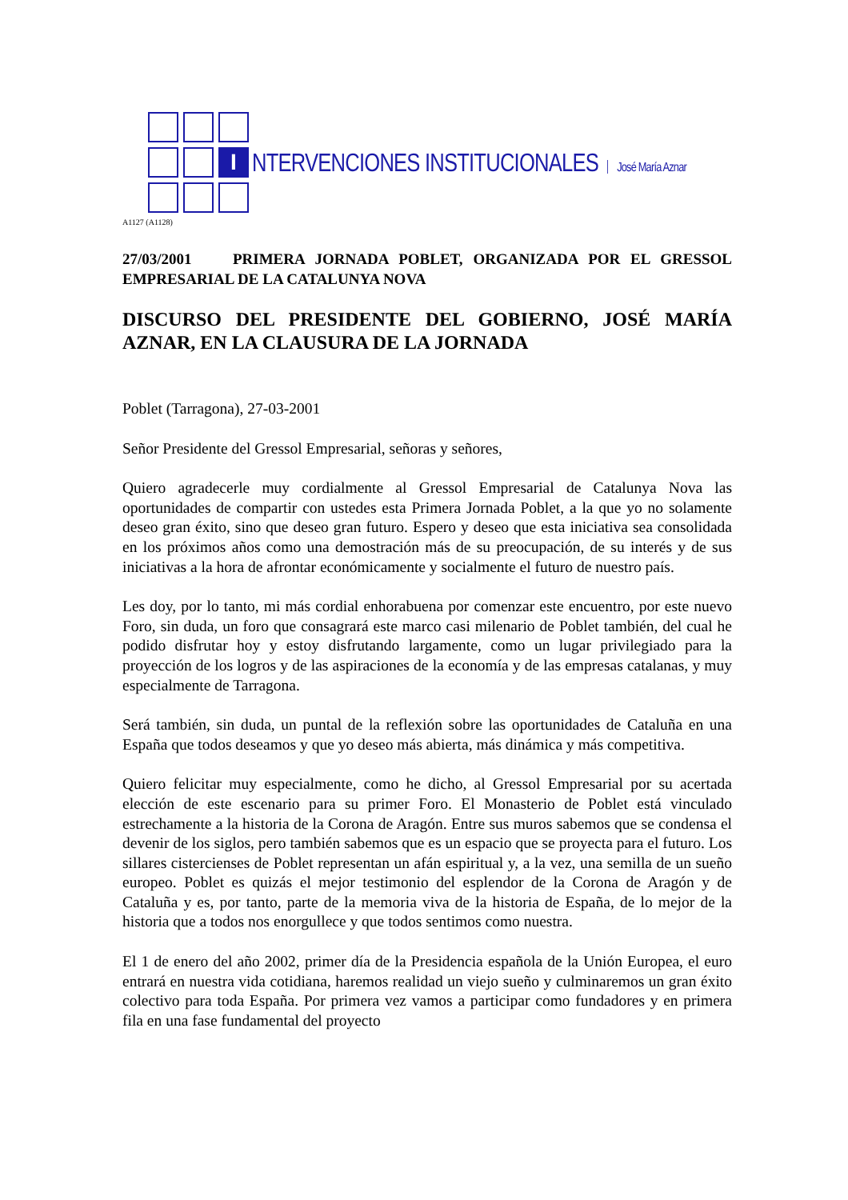I
NTERVENCIONES INSTITUCIONALES José María Aznar
A1127 (A1128)
27/03/2001 PRIMERA JORNADA POBLET, ORGANIZADA POR EL GRESSOL EMPRESARIAL DE LA CATALUNYA NOVA
DISCURSO DEL PRESIDENTE DEL GOBIERNO, JOSÉ MARÍA AZNAR, EN LA CLAUSURA DE LA JORNADA
Poblet (Tarragona), 27-03-2001
Señor Presidente del Gressol Empresarial, señoras y señores,
Quiero agradecerle muy cordialmente al Gressol Empresarial de Catalunya Nova las oportunidades de compartir con ustedes esta Primera Jornada Poblet, a la que yo no solamente deseo gran éxito, sino que deseo gran futuro. Espero y deseo que esta iniciativa sea consolidada en los próximos años como una demostración más de su preocupación, de su interés y de sus iniciativas a la hora de afrontar económicamente y socialmente el futuro de nuestro país.
Les doy, por lo tanto, mi más cordial enhorabuena por comenzar este encuentro, por este nuevo Foro, sin duda, un foro que consagrará este marco casi milenario de Poblet también, del cual he podido disfrutar hoy y estoy disfrutando largamente, como un lugar privilegiado para la proyección de los logros y de las aspiraciones de la economía y de las empresas catalanas, y muy especialmente de Tarragona.
Será también, sin duda, un puntal de la reflexión sobre las oportunidades de Cataluña en una España que todos deseamos y que yo deseo más abierta, más dinámica y más competitiva.
Quiero felicitar muy especialmente, como he dicho, al Gressol Empresarial por su acertada elección de este escenario para su primer Foro. El Monasterio de Poblet está vinculado estrechamente a la historia de la Corona de Aragón. Entre sus muros sabemos que se condensa el devenir de los siglos, pero también sabemos que es un espacio que se proyecta para el futuro. Los sillares cistercienses de Poblet representan un afán espiritual y, a la vez, una semilla de un sueño europeo. Poblet es quizás el mejor testimonio del esplendor de la Corona de Aragón y de Cataluña y es, por tanto, parte de la memoria viva de la historia de España, de lo mejor de la historia que a todos nos enorgullece y que todos sentimos como nuestra.
El 1 de enero del año 2002, primer día de la Presidencia española de la Unión Europea, el euro entrará en nuestra vida cotidiana, haremos realidad un viejo sueño y culminaremos un gran éxito colectivo para toda España. Por primera vez vamos a participar como fundadores y en primera fila en una fase fundamental del proyecto